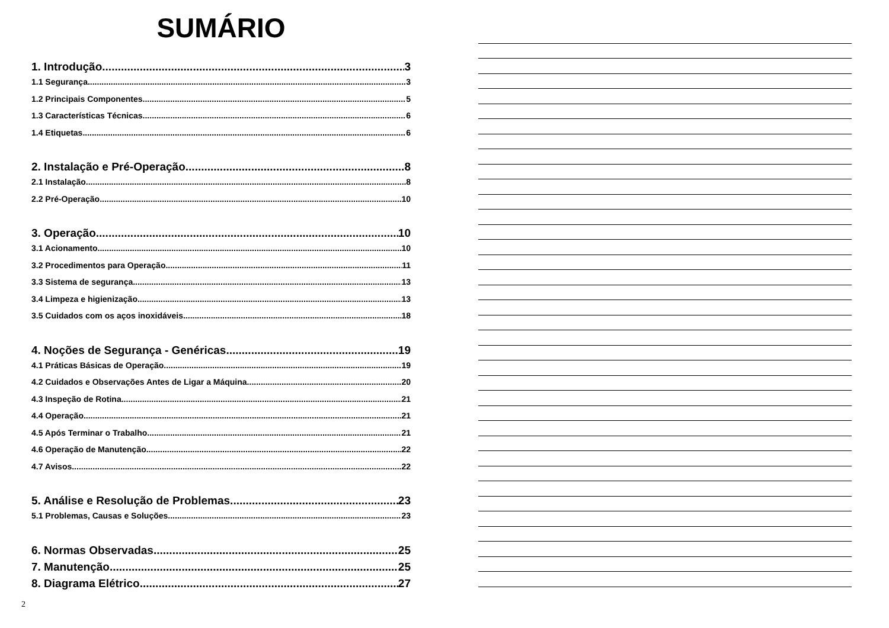SUMÁRIO
1. Introdução 3
1.1 Segurança 3
1.2 Principais Componentes 5
1.3 Características Técnicas 6
1.4 Etiquetas 6
2. Instalação e Pré-Operação 8
2.1 Instalação 8
2.2 Pré-Operação 10
3. Operação 10
3.1 Acionamento 10
3.2 Procedimentos para Operação 11
3.3 Sistema de segurança 13
3.4 Limpeza e higienização 13
3.5 Cuidados com os aços inoxidáveis 18
4. Noções de Segurança - Genéricas 19
4.1 Práticas Básicas de Operação 19
4.2 Cuidados e Observações Antes de Ligar a Máquina 20
4.3 Inspeção de Rotina 21
4.4 Operação 21
4.5 Após Terminar o Trabalho 21
4.6 Operação de Manutenção 22
4.7 Avisos 22
5. Análise e Resolução de Problemas 23
5.1 Problemas, Causas e Soluções 23
6. Normas Observadas 25
7. Manutenção 25
8. Diagrama Elétrico 27
2